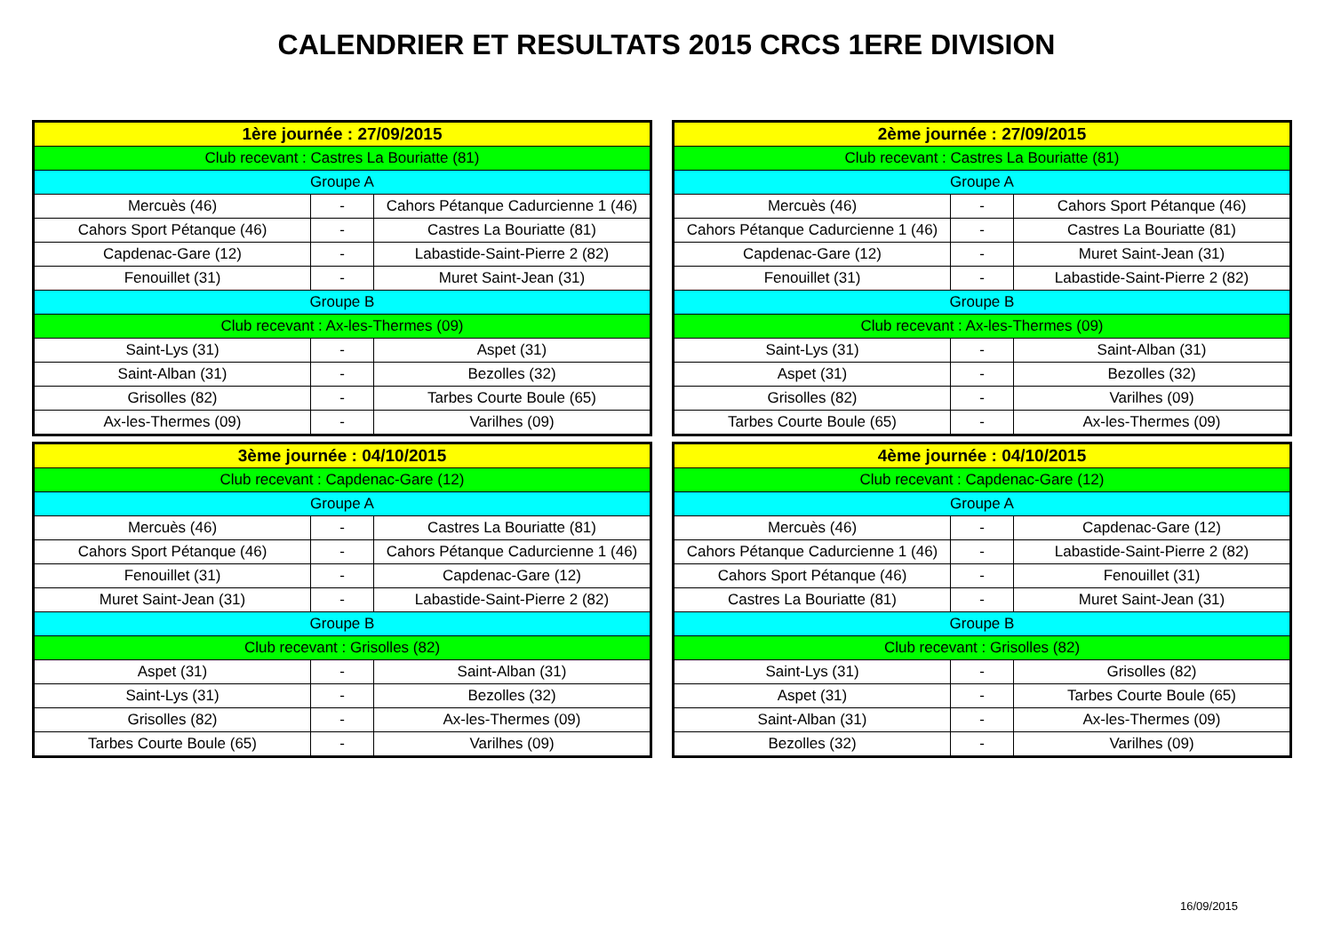CALENDRIER ET RESULTATS 2015 CRCS 1ERE DIVISION
| 1ère journée : 27/09/2015 | | |
| --- | --- | --- |
| Club recevant : Castres La Bouriatte (81) | | |
| Groupe A | | |
| Mercuès (46) | - | Cahors Pétanque Cadurcienne 1 (46) |
| Cahors Sport Pétanque (46) | - | Castres La Bouriatte (81) |
| Capdenac-Gare (12) | - | Labastide-Saint-Pierre 2 (82) |
| Fenouillet (31) | - | Muret Saint-Jean (31) |
| Groupe B | | |
| Club recevant : Ax-les-Thermes (09) | | |
| Saint-Lys (31) | - | Aspet (31) |
| Saint-Alban (31) | - | Bezolles (32) |
| Grisolles (82) | - | Tarbes Courte Boule (65) |
| Ax-les-Thermes (09) | - | Varilhes (09) |
| 2ème journée : 27/09/2015 | | |
| --- | --- | --- |
| Club recevant : Castres La Bouriatte (81) | | |
| Groupe A | | |
| Mercuès (46) | - | Cahors Sport Pétanque (46) |
| Cahors Pétanque Cadurcienne 1 (46) | - | Castres La Bouriatte (81) |
| Capdenac-Gare (12) | - | Muret Saint-Jean (31) |
| Fenouillet (31) | - | Labastide-Saint-Pierre 2 (82) |
| Groupe B | | |
| Club recevant : Ax-les-Thermes (09) | | |
| Saint-Lys (31) | - | Saint-Alban (31) |
| Aspet (31) | - | Bezolles (32) |
| Grisolles (82) | - | Varilhes (09) |
| Tarbes Courte Boule (65) | - | Ax-les-Thermes (09) |
| 3ème journée : 04/10/2015 | | |
| --- | --- | --- |
| Club recevant : Capdenac-Gare (12) | | |
| Groupe A | | |
| Mercuès (46) | - | Castres La Bouriatte (81) |
| Cahors Sport Pétanque (46) | - | Cahors Pétanque Cadurcienne 1 (46) |
| Fenouillet (31) | - | Capdenac-Gare (12) |
| Muret Saint-Jean (31) | - | Labastide-Saint-Pierre 2 (82) |
| Groupe B | | |
| Club recevant : Grisolles (82) | | |
| Aspet (31) | - | Saint-Alban (31) |
| Saint-Lys (31) | - | Bezolles (32) |
| Grisolles (82) | - | Ax-les-Thermes (09) |
| Tarbes Courte Boule (65) | - | Varilhes (09) |
| 4ème journée : 04/10/2015 | | |
| --- | --- | --- |
| Club recevant : Capdenac-Gare (12) | | |
| Groupe A | | |
| Mercuès (46) | - | Capdenac-Gare (12) |
| Cahors Pétanque Cadurcienne 1 (46) | - | Labastide-Saint-Pierre 2 (82) |
| Cahors Sport Pétanque (46) | - | Fenouillet (31) |
| Castres La Bouriatte (81) | - | Muret Saint-Jean (31) |
| Groupe B | | |
| Club recevant : Grisolles (82) | | |
| Saint-Lys (31) | - | Grisolles (82) |
| Aspet (31) | - | Tarbes Courte Boule (65) |
| Saint-Alban (31) | - | Ax-les-Thermes (09) |
| Bezolles (32) | - | Varilhes (09) |
16/09/2015